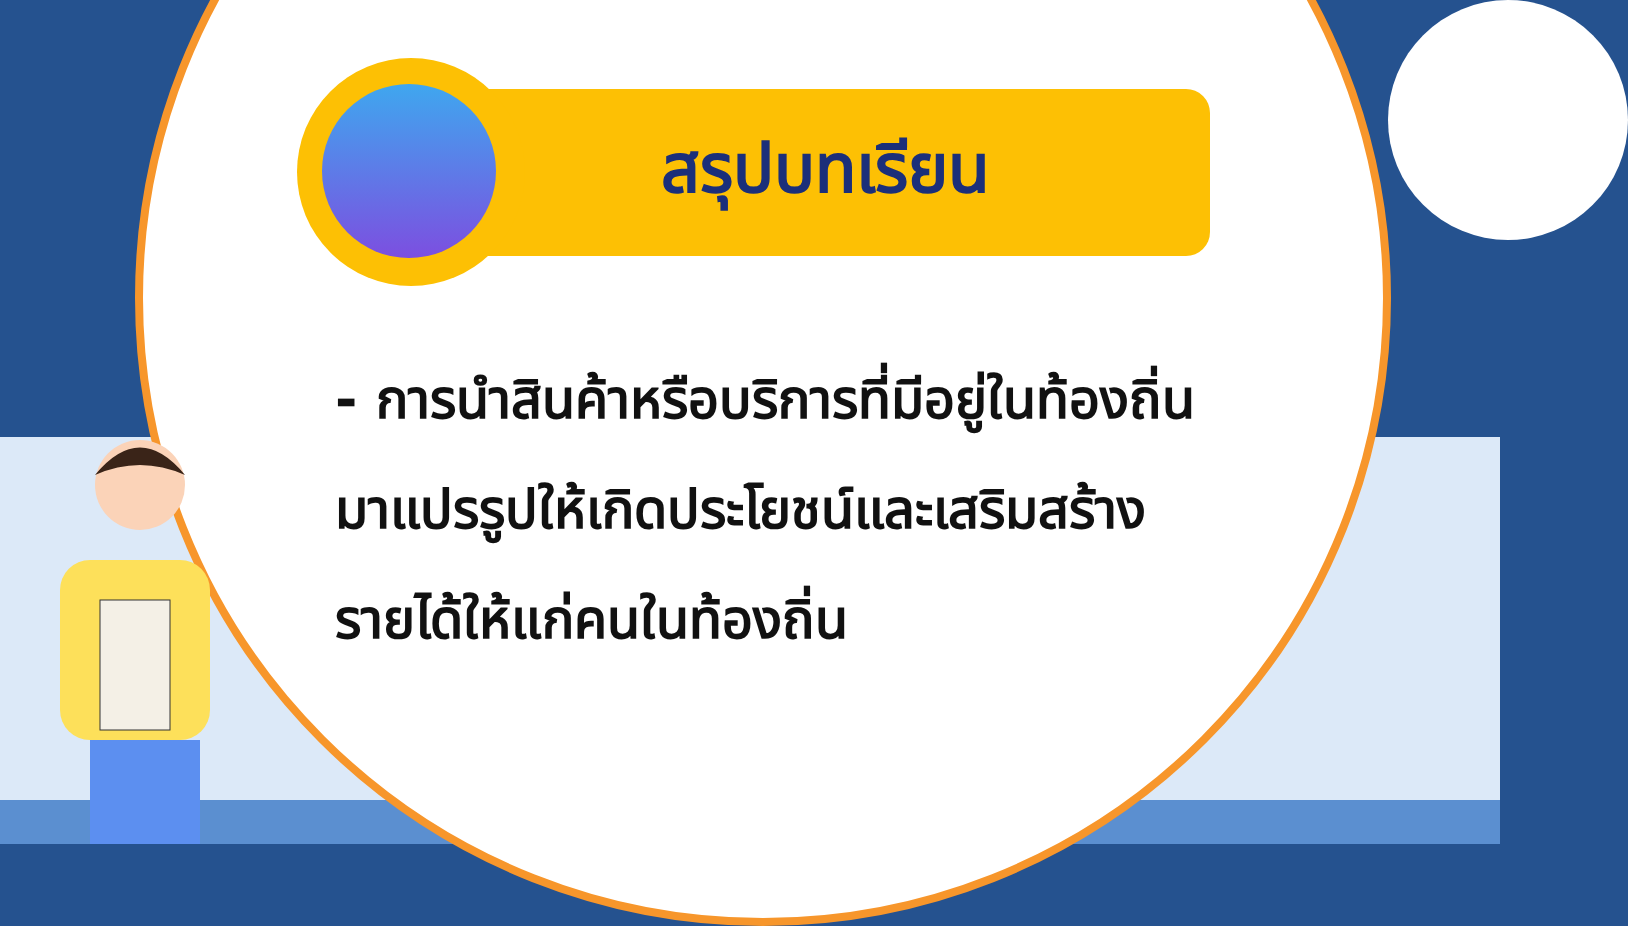สรุปบทเรียน
- การนำสินค้าหรือบริการที่มีอยู่ในท้องถิ่นมาแปรรูปให้เกิดประโยชน์และเสริมสร้างรายได้ให้แก่คนในท้องถิ่น